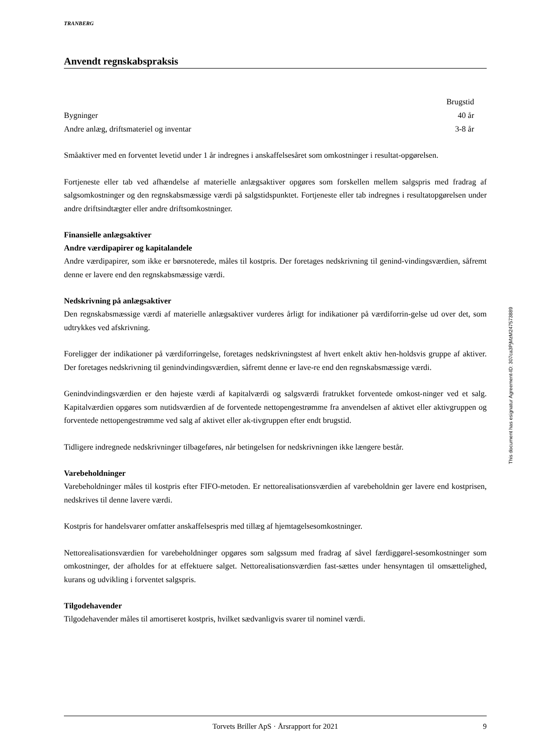TRANBERG
Anvendt regnskabspraksis
| | Brugstid |
| --- | --- |
| Bygninger | 40 år |
| Andre anlæg, driftsmateriel og inventar | 3-8 år |
Småaktiver med en forventet levetid under 1 år indregnes i anskaffelsesåret som omkostninger i resultat-opgørelsen.
Fortjeneste eller tab ved afhændelse af materielle anlægsaktiver opgøres som forskellen mellem salgspris med fradrag af salgsomkostninger og den regnskabsmæssige værdi på salgstidspunktet. Fortjeneste eller tab indregnes i resultatopgørelsen under andre driftsindtægter eller andre driftsomkostninger.
Finansielle anlægsaktiver
Andre værdipapirer og kapitalandele
Andre værdipapirer, som ikke er børsnoterede, måles til kostpris. Der foretages nedskrivning til genind-vindingsværdien, såfremt denne er lavere end den regnskabsmæssige værdi.
Nedskrivning på anlægsaktiver
Den regnskabsmæssige værdi af materielle anlægsaktiver vurderes årligt for indikationer på værdiforrin-gelse ud over det, som udtrykkes ved afskrivning.
Foreligger der indikationer på værdiforringelse, foretages nedskrivningstest af hvert enkelt aktiv hen-holdsvis gruppe af aktiver. Der foretages nedskrivning til genindvindingsværdien, såfremt denne er lave-re end den regnskabsmæssige værdi.
Genindvindingsværdien er den højeste værdi af kapitalværdi og salgsværdi fratrukket forventede omkost-ninger ved et salg. Kapitalværdien opgøres som nutidsværdien af de forventede nettopengestrømme fra anvendelsen af aktivet eller aktivgruppen og forventede nettopengestrømme ved salg af aktivet eller ak-tivgruppen efter endt brugstid.
Tidligere indregnede nedskrivninger tilbageføres, når betingelsen for nedskrivningen ikke længere består.
Varebeholdninger
Varebeholdninger måles til kostpris efter FIFO-metoden. Er nettorealisationsværdien af varebeholdnin ger lavere end kostprisen, nedskrives til denne lavere værdi.
Kostpris for handelsvarer omfatter anskaffelsespris med tillæg af hjemtagelsesomkostninger.
Nettorealisationsværdien for varebeholdninger opgøres som salgssum med fradrag af såvel færdiggørel-sesomkostninger som omkostninger, der afholdes for at effektuere salget. Nettorealisationsværdien fast-sættes under hensyntagen til omsættelighed, kurans og udvikling i forventet salgspris.
Tilgodehavender
Tilgodehavender måles til amortiseret kostpris, hvilket sædvanligvis svarer til nominel værdi.
This document has esignatur Agreement-ID: 307ca3PjMzM247573889
Torvets Briller ApS · Årsrapport for 2021 9